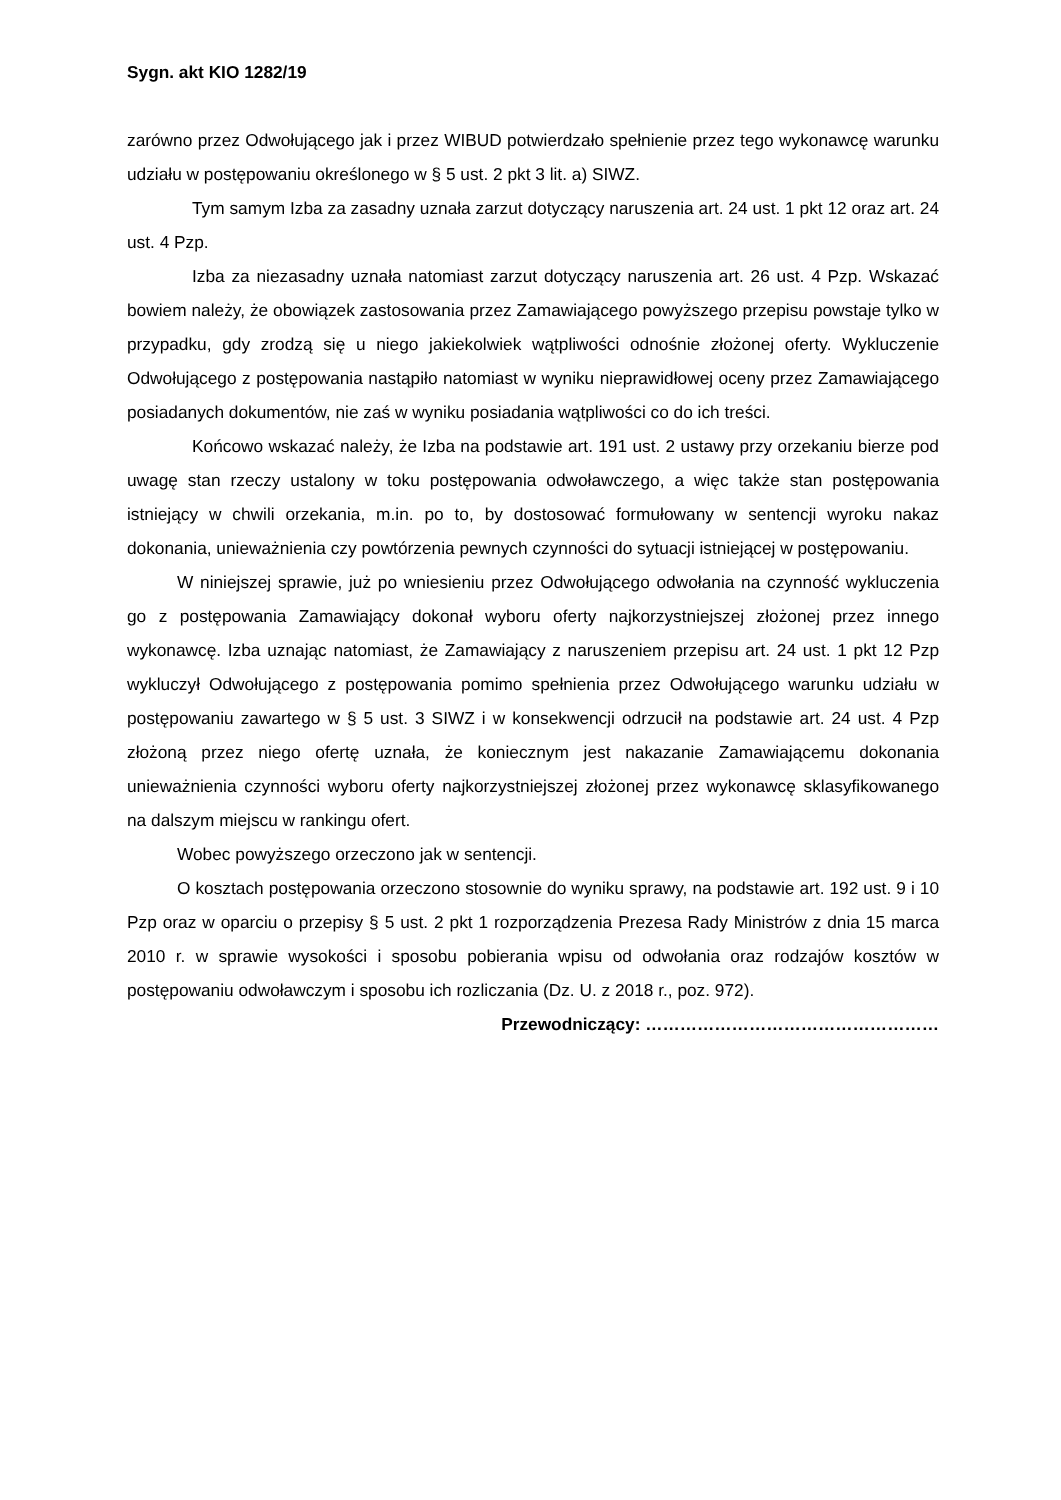Sygn. akt KIO 1282/19
zarówno przez Odwołującego jak i przez WIBUD potwierdzało spełnienie przez tego wykonawcę warunku udziału w postępowaniu określonego w § 5 ust. 2 pkt 3 lit. a) SIWZ.
Tym samym Izba za zasadny uznała zarzut dotyczący naruszenia art. 24 ust. 1 pkt 12 oraz art. 24 ust. 4 Pzp.
Izba za niezasadny uznała natomiast zarzut dotyczący naruszenia art. 26 ust. 4 Pzp. Wskazać bowiem należy, że obowiązek zastosowania przez Zamawiającego powyższego przepisu powstaje tylko w przypadku, gdy zrodzą się u niego jakiekolwiek wątpliwości odnośnie złożonej oferty. Wykluczenie Odwołującego z postępowania nastąpiło natomiast w wyniku nieprawidłowej oceny przez Zamawiającego posiadanych dokumentów, nie zaś w wyniku posiadania wątpliwości co do ich treści.
Końcowo wskazać należy, że Izba na podstawie art. 191 ust. 2 ustawy przy orzekaniu bierze pod uwagę stan rzeczy ustalony w toku postępowania odwoławczego, a więc także stan postępowania istniejący w chwili orzekania, m.in. po to, by dostosować formułowany w sentencji wyroku nakaz dokonania, unieważnienia czy powtórzenia pewnych czynności do sytuacji istniejącej w postępowaniu.
W niniejszej sprawie, już po wniesieniu przez Odwołującego odwołania na czynność wykluczenia go z postępowania Zamawiający dokonał wyboru oferty najkorzystniejszej złożonej przez innego wykonawcę. Izba uznając natomiast, że Zamawiający z naruszeniem przepisu art. 24 ust. 1 pkt 12 Pzp wykluczył Odwołującego z postępowania pomimo spełnienia przez Odwołującego warunku udziału w postępowaniu zawartego w § 5 ust. 3 SIWZ i w konsekwencji odrzucił na podstawie art. 24 ust. 4 Pzp złożoną przez niego ofertę uznała, że koniecznym jest nakazanie Zamawiającemu dokonania unieważnienia czynności wyboru oferty najkorzystniejszej złożonej przez wykonawcę sklasyfikowanego na dalszym miejscu w rankingu ofert.
Wobec powyższego orzeczono jak w sentencji.
O kosztach postępowania orzeczono stosownie do wyniku sprawy, na podstawie art. 192 ust. 9 i 10 Pzp oraz w oparciu o przepisy § 5 ust. 2 pkt 1 rozporządzenia Prezesa Rady Ministrów z dnia 15 marca 2010 r. w sprawie wysokości i sposobu pobierania wpisu od odwołania oraz rodzajów kosztów w postępowaniu odwoławczym i sposobu ich rozliczania (Dz. U. z 2018 r., poz. 972).
Przewodniczący: ……………………………………………